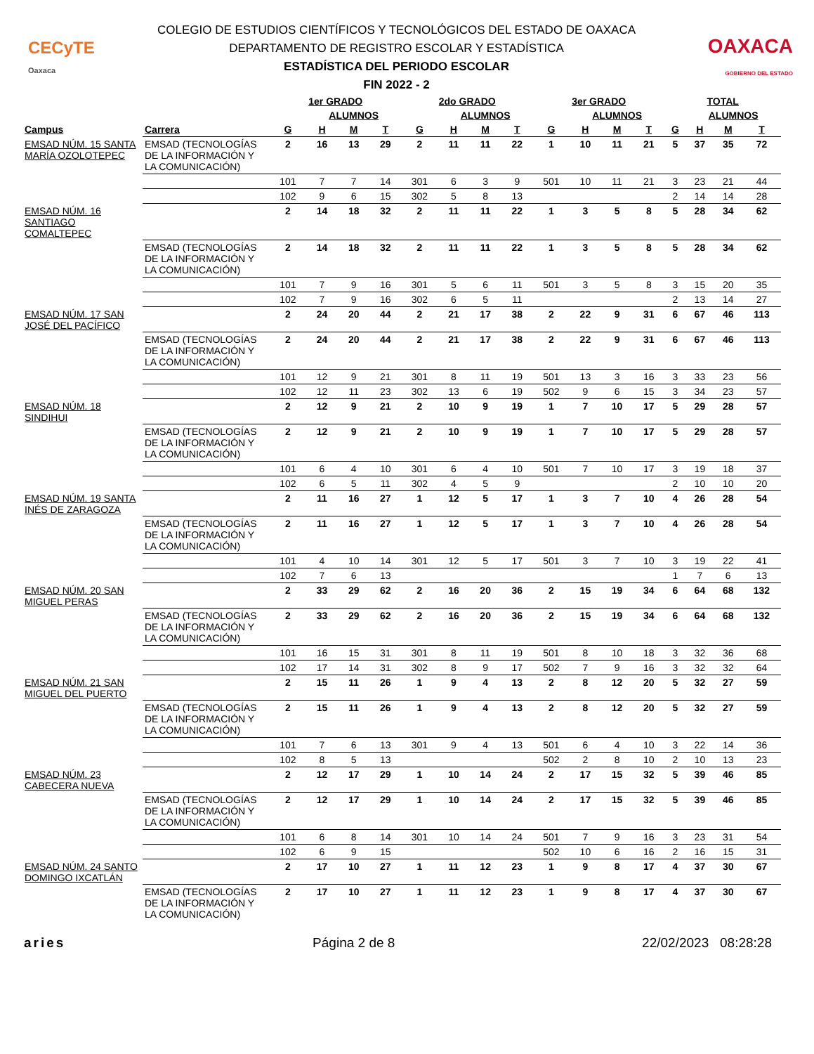CECyTE
Oaxaca
COLEGIO DE ESTUDIOS CIENTÍFICOS Y TECNOLÓGICOS DEL ESTADO DE OAXACA
DEPARTAMENTO DE REGISTRO ESCOLAR Y ESTADÍSTICA
ESTADÍSTICA DEL PERIODO ESCOLAR
FIN 2022 - 2
OAXACA
GOBIERNO DEL ESTADO
| | | 1er GRADO | | | | 2do GRADO | | | | 3er GRADO | | | | TOTAL | | | |
| --- | --- | --- | --- | --- | --- | --- | --- | --- | --- | --- | --- | --- | --- | --- | --- | --- | --- |
| | | | ALUMNOS | | | | ALUMNOS | | | | ALUMNOS | | | | ALUMNOS | | |
| Campus | Carrera | G | H | M | T | G | H | M | T | G | H | M | T | G | H | M | T |
| EMSAD NÚM. 15 SANTA MARÍA OZOLOTEPEC | EMSAD (TECNOLOGÍAS DE LA INFORMACIÓN Y LA COMUNICACIÓN) | 2 | 16 | 13 | 29 | 2 | 11 | 11 | 22 | 1 | 10 | 11 | 21 | 5 | 37 | 35 | 72 |
| | | 101 | 7 | 7 | 14 | 301 | 6 | 3 | 9 | 501 | 10 | 11 | 21 | 3 | 23 | 21 | 44 |
| | | 102 | 9 | 6 | 15 | 302 | 5 | 8 | 13 | | | | | 2 | 14 | 14 | 28 |
| EMSAD NÚM. 16 SANTIAGO COMALTEPEC | | 2 | 14 | 18 | 32 | 2 | 11 | 11 | 22 | 1 | 3 | 5 | 8 | 5 | 28 | 34 | 62 |
| | EMSAD (TECNOLOGÍAS DE LA INFORMACIÓN Y LA COMUNICACIÓN) | 2 | 14 | 18 | 32 | 2 | 11 | 11 | 22 | 1 | 3 | 5 | 8 | 5 | 28 | 34 | 62 |
| | | 101 | 7 | 9 | 16 | 301 | 5 | 6 | 11 | 501 | 3 | 5 | 8 | 3 | 15 | 20 | 35 |
| | | 102 | 7 | 9 | 16 | 302 | 6 | 5 | 11 | | | | | 2 | 13 | 14 | 27 |
| EMSAD NÚM. 17 SAN JOSÉ DEL PACÍFICO | | 2 | 24 | 20 | 44 | 2 | 21 | 17 | 38 | 2 | 22 | 9 | 31 | 6 | 67 | 46 | 113 |
| | EMSAD (TECNOLOGÍAS DE LA INFORMACIÓN Y LA COMUNICACIÓN) | 2 | 24 | 20 | 44 | 2 | 21 | 17 | 38 | 2 | 22 | 9 | 31 | 6 | 67 | 46 | 113 |
| | | 101 | 12 | 9 | 21 | 301 | 8 | 11 | 19 | 501 | 13 | 3 | 16 | 3 | 33 | 23 | 56 |
| | | 102 | 12 | 11 | 23 | 302 | 13 | 6 | 19 | 502 | 9 | 6 | 15 | 3 | 34 | 23 | 57 |
| EMSAD NÚM. 18 SINDIHUI | | 2 | 12 | 9 | 21 | 2 | 10 | 9 | 19 | 1 | 7 | 10 | 17 | 5 | 29 | 28 | 57 |
| | EMSAD (TECNOLOGÍAS DE LA INFORMACIÓN Y LA COMUNICACIÓN) | 2 | 12 | 9 | 21 | 2 | 10 | 9 | 19 | 1 | 7 | 10 | 17 | 5 | 29 | 28 | 57 |
| | | 101 | 6 | 4 | 10 | 301 | 6 | 4 | 10 | 501 | 7 | 10 | 17 | 3 | 19 | 18 | 37 |
| | | 102 | 6 | 5 | 11 | 302 | 4 | 5 | 9 | | | | | 2 | 10 | 10 | 20 |
| EMSAD NÚM. 19 SANTA INÉS DE ZARAGOZA | | 2 | 11 | 16 | 27 | 1 | 12 | 5 | 17 | 1 | 3 | 7 | 10 | 4 | 26 | 28 | 54 |
| | EMSAD (TECNOLOGÍAS DE LA INFORMACIÓN Y LA COMUNICACIÓN) | 2 | 11 | 16 | 27 | 1 | 12 | 5 | 17 | 1 | 3 | 7 | 10 | 4 | 26 | 28 | 54 |
| | | 101 | 4 | 10 | 14 | 301 | 12 | 5 | 17 | 501 | 3 | 7 | 10 | 3 | 19 | 22 | 41 |
| | | 102 | 7 | 6 | 13 | | | | | | | | | 1 | 7 | 6 | 13 |
| EMSAD NÚM. 20 SAN MIGUEL PERAS | | 2 | 33 | 29 | 62 | 2 | 16 | 20 | 36 | 2 | 15 | 19 | 34 | 6 | 64 | 68 | 132 |
| | EMSAD (TECNOLOGÍAS DE LA INFORMACIÓN Y LA COMUNICACIÓN) | 2 | 33 | 29 | 62 | 2 | 16 | 20 | 36 | 2 | 15 | 19 | 34 | 6 | 64 | 68 | 132 |
| | | 101 | 16 | 15 | 31 | 301 | 8 | 11 | 19 | 501 | 8 | 10 | 18 | 3 | 32 | 36 | 68 |
| | | 102 | 17 | 14 | 31 | 302 | 8 | 9 | 17 | 502 | 7 | 9 | 16 | 3 | 32 | 32 | 64 |
| EMSAD NÚM. 21 SAN MIGUEL DEL PUERTO | | 2 | 15 | 11 | 26 | 1 | 9 | 4 | 13 | 2 | 8 | 12 | 20 | 5 | 32 | 27 | 59 |
| | EMSAD (TECNOLOGÍAS DE LA INFORMACIÓN Y LA COMUNICACIÓN) | 2 | 15 | 11 | 26 | 1 | 9 | 4 | 13 | 2 | 8 | 12 | 20 | 5 | 32 | 27 | 59 |
| | | 101 | 7 | 6 | 13 | 301 | 9 | 4 | 13 | 501 | 6 | 4 | 10 | 3 | 22 | 14 | 36 |
| | | 102 | 8 | 5 | 13 | | | | | 502 | 2 | 8 | 10 | 2 | 10 | 13 | 23 |
| EMSAD NÚM. 23 CABECERA NUEVA | | 2 | 12 | 17 | 29 | 1 | 10 | 14 | 24 | 2 | 17 | 15 | 32 | 5 | 39 | 46 | 85 |
| | EMSAD (TECNOLOGÍAS DE LA INFORMACIÓN Y LA COMUNICACIÓN) | 2 | 12 | 17 | 29 | 1 | 10 | 14 | 24 | 2 | 17 | 15 | 32 | 5 | 39 | 46 | 85 |
| | | 101 | 6 | 8 | 14 | 301 | 10 | 14 | 24 | 501 | 7 | 9 | 16 | 3 | 23 | 31 | 54 |
| | | 102 | 6 | 9 | 15 | | | | | 502 | 10 | 6 | 16 | 2 | 16 | 15 | 31 |
| EMSAD NÚM. 24 SANTO DOMINGO IXCATLÁN | | 2 | 17 | 10 | 27 | 1 | 11 | 12 | 23 | 1 | 9 | 8 | 17 | 4 | 37 | 30 | 67 |
| | EMSAD (TECNOLOGÍAS DE LA INFORMACIÓN Y LA COMUNICACIÓN) | 2 | 17 | 10 | 27 | 1 | 11 | 12 | 23 | 1 | 9 | 8 | 17 | 4 | 37 | 30 | 67 |
aries Página 2 de 8 22/02/2023 08:28:28